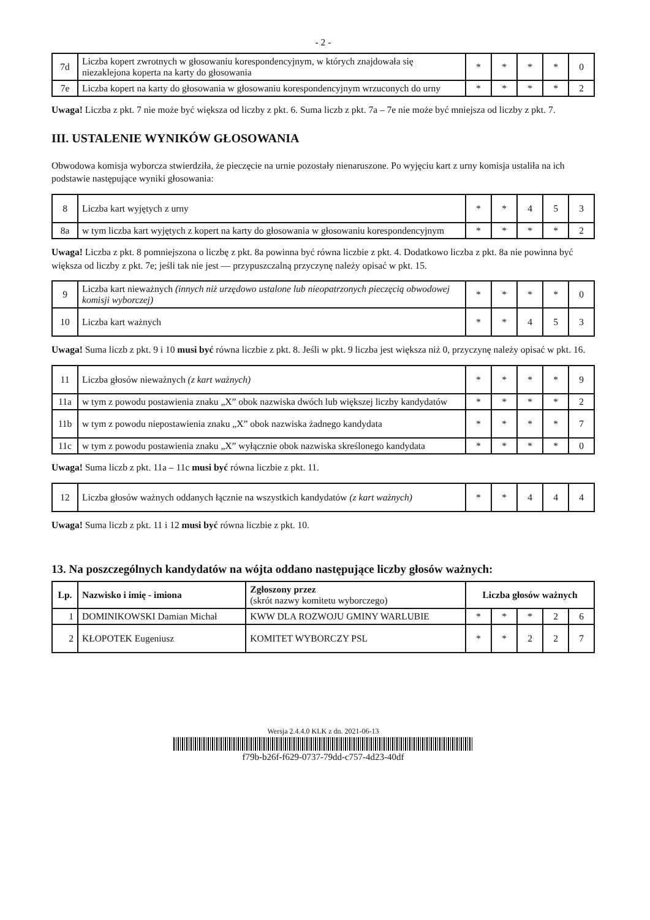- 2 -
| 7d | Liczba kopert zwrotnych w głosowaniu korespondencyjnym, w których znajdowała się niezaklejona koperta na karty do głosowania | * | * | * | * | 0 |
| 7e | Liczba kopert na karty do głosowania w głosowaniu korespondencyjnym wrzuconych do urny | * | * | * | * | 2 |
Uwaga! Liczba z pkt. 7 nie może być większa od liczby z pkt. 6. Suma liczb z pkt. 7a – 7e nie może być mniejsza od liczby z pkt. 7.
III. USTALENIE WYNIKÓW GŁOSOWANIA
Obwodowa komisja wyborcza stwierdziła, że pieczęcie na urnie pozostały nienaruszone. Po wyjęciu kart z urny komisja ustaliła na ich podstawie następujące wyniki głosowania:
| 8 | Liczba kart wyjętych z urny | * | * | 4 | 5 | 3 |
| 8a | w tym liczba kart wyjętych z kopert na karty do głosowania w głosowaniu korespondencyjnym | * | * | * | * | 2 |
Uwaga! Liczba z pkt. 8 pomniejszona o liczbę z pkt. 8a powinna być równa liczbie z pkt. 4. Dodatkowo liczba z pkt. 8a nie powinna być większa od liczby z pkt. 7e; jeśli tak nie jest — przypuszczalną przyczynę należy opisać w pkt. 15.
| 9 | Liczba kart nieważnych (innych niż urzędowo ustalone lub nieopatrzonych pieczęcią obwodowej komisji wyborczej) | * | * | * | * | 0 |
| 10 | Liczba kart ważnych | * | * | 4 | 5 | 3 |
Uwaga! Suma liczb z pkt. 9 i 10 musi być równa liczbie z pkt. 8. Jeśli w pkt. 9 liczba jest większa niż 0, przyczynę należy opisać w pkt. 16.
| 11 | Liczba głosów nieważnych (z kart ważnych) | * | * | * | * | 9 |
| 11a | w tym z powodu postawienia znaku „X” obok nazwiska dwóch lub większej liczby kandydatów | * | * | * | * | 2 |
| 11b | w tym z powodu niepostawienia znaku „X” obok nazwiska żadnego kandydata | * | * | * | * | 7 |
| 11c | w tym z powodu postawienia znaku „X” wyłącznie obok nazwiska skreślonego kandydata | * | * | * | * | 0 |
Uwaga! Suma liczb z pkt. 11a – 11c musi być równa liczbie z pkt. 11.
| 12 | Liczba głosów ważnych oddanych łącznie na wszystkich kandydatów (z kart ważnych) | * | * | 4 | 4 | 4 |
Uwaga! Suma liczb z pkt. 11 i 12 musi być równa liczbie z pkt. 10.
13. Na poszczególnych kandydatów na wójta oddano następujące liczby głosów ważnych:
| Lp. | Nazwisko i imię - imiona | Zgłoszony przez (skrót nazwy komitetu wyborczego) | Liczba głosów ważnych | | | | |
| 1 | DOMINIKOWSKI Damian Michał | KWW DLA ROZWOJU GMINY WARLUBIE | * | * | * | 2 | 6 |
| 2 | KŁOPOTEK Eugeniusz | KOMITET WYBORCZY PSL | * | * | 2 | 2 | 7 |
Wersja 2.4.4.0 KLK z dn. 2021-06-13
f79b-b26f-f629-0737-79dd-c757-4d23-40df